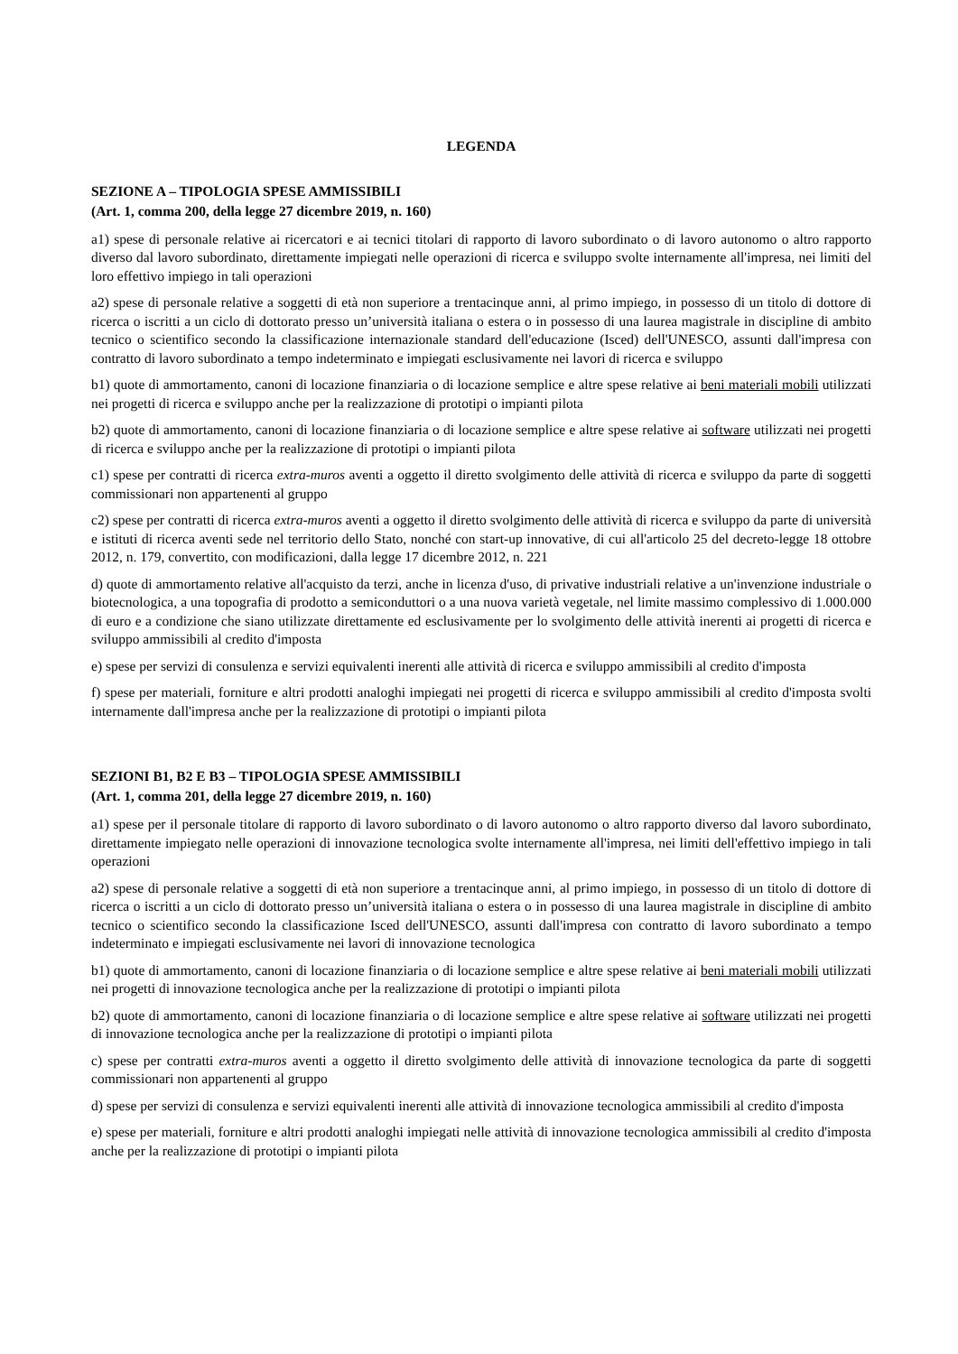LEGENDA
SEZIONE A – TIPOLOGIA SPESE AMMISSIBILI
(Art. 1, comma 200, della legge 27 dicembre 2019, n. 160)
a1) spese di personale relative ai ricercatori e ai tecnici titolari di rapporto di lavoro subordinato o di lavoro autonomo o altro rapporto diverso dal lavoro subordinato, direttamente impiegati nelle operazioni di ricerca e sviluppo svolte internamente all'impresa, nei limiti del loro effettivo impiego in tali operazioni
a2) spese di personale relative a soggetti di età non superiore a trentacinque anni, al primo impiego, in possesso di un titolo di dottore di ricerca o iscritti a un ciclo di dottorato presso un’università italiana o estera o in possesso di una laurea magistrale in discipline di ambito tecnico o scientifico secondo la classificazione internazionale standard dell'educazione (Isced) dell'UNESCO, assunti dall'impresa con contratto di lavoro subordinato a tempo indeterminato e impiegati esclusivamente nei lavori di ricerca e sviluppo
b1) quote di ammortamento, canoni di locazione finanziaria o di locazione semplice e altre spese relative ai beni materiali mobili utilizzati nei progetti di ricerca e sviluppo anche per la realizzazione di prototipi o impianti pilota
b2) quote di ammortamento, canoni di locazione finanziaria o di locazione semplice e altre spese relative ai software utilizzati nei progetti di ricerca e sviluppo anche per la realizzazione di prototipi o impianti pilota
c1) spese per contratti di ricerca extra-muros aventi a oggetto il diretto svolgimento delle attività di ricerca e sviluppo da parte di soggetti commissionari non appartenenti al gruppo
c2) spese per contratti di ricerca extra-muros aventi a oggetto il diretto svolgimento delle attività di ricerca e sviluppo da parte di università e istituti di ricerca aventi sede nel territorio dello Stato, nonché con start-up innovative, di cui all'articolo 25 del decreto-legge 18 ottobre 2012, n. 179, convertito, con modificazioni, dalla legge 17 dicembre 2012, n. 221
d) quote di ammortamento relative all'acquisto da terzi, anche in licenza d'uso, di privative industriali relative a un'invenzione industriale o biotecnologica, a una topografia di prodotto a semiconduttori o a una nuova varietà vegetale, nel limite massimo complessivo di 1.000.000 di euro e a condizione che siano utilizzate direttamente ed esclusivamente per lo svolgimento delle attività inerenti ai progetti di ricerca e sviluppo ammissibili al credito d'imposta
e) spese per servizi di consulenza e servizi equivalenti inerenti alle attività di ricerca e sviluppo ammissibili al credito d'imposta
f) spese per materiali, forniture e altri prodotti analoghi impiegati nei progetti di ricerca e sviluppo ammissibili al credito d'imposta svolti internamente dall'impresa anche per la realizzazione di prototipi o impianti pilota
SEZIONI B1, B2 E B3 – TIPOLOGIA SPESE AMMISSIBILI
(Art. 1, comma 201, della legge 27 dicembre 2019, n. 160)
a1) spese per il personale titolare di rapporto di lavoro subordinato o di lavoro autonomo o altro rapporto diverso dal lavoro subordinato, direttamente impiegato nelle operazioni di innovazione tecnologica svolte internamente all'impresa, nei limiti dell'effettivo impiego in tali operazioni
a2) spese di personale relative a soggetti di età non superiore a trentacinque anni, al primo impiego, in possesso di un titolo di dottore di ricerca o iscritti a un ciclo di dottorato presso un’università italiana o estera o in possesso di una laurea magistrale in discipline di ambito tecnico o scientifico secondo la classificazione Isced dell'UNESCO, assunti dall'impresa con contratto di lavoro subordinato a tempo indeterminato e impiegati esclusivamente nei lavori di innovazione tecnologica
b1) quote di ammortamento, canoni di locazione finanziaria o di locazione semplice e altre spese relative ai beni materiali mobili utilizzati nei progetti di innovazione tecnologica anche per la realizzazione di prototipi o impianti pilota
b2) quote di ammortamento, canoni di locazione finanziaria o di locazione semplice e altre spese relative ai software utilizzati nei progetti di innovazione tecnologica anche per la realizzazione di prototipi o impianti pilota
c) spese per contratti extra-muros aventi a oggetto il diretto svolgimento delle attività di innovazione tecnologica da parte di soggetti commissionari non appartenenti al gruppo
d) spese per servizi di consulenza e servizi equivalenti inerenti alle attività di innovazione tecnologica ammissibili al credito d'imposta
e) spese per materiali, forniture e altri prodotti analoghi impiegati nelle attività di innovazione tecnologica ammissibili al credito d'imposta anche per la realizzazione di prototipi o impianti pilota